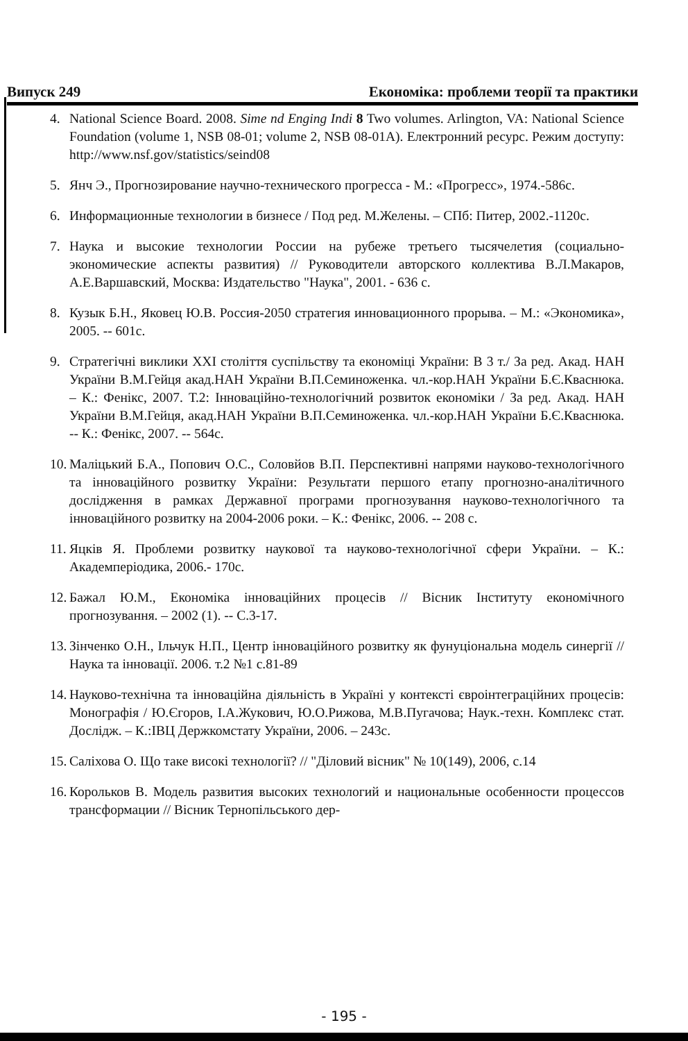Випуск 249 Економіка: проблеми теорії та практики
4. National Science Board. 2008. Sime nd Enging Indi 8 Two volumes. Arlington, VA: National Science Foundation (volume 1, NSB 08-01; volume 2, NSB 08-01A). Електронний ресурс. Режим доступу: http://www.nsf.gov/statistics/seind08
5. Янч Э., Прогнозирование научно-технического прогресса - М.: «Прогресс», 1974.-586с.
6. Информационные технологии в бизнесе / Под ред. М.Желены. – СПб: Питер, 2002.-1120с.
7. Наука и высокие технологии России на рубеже третьего тысячелетия (социально-экономические аспекты развития) // Руководители авторского коллектива В.Л.Макаров, А.Е.Варшавский, Москва: Издательство "Наука", 2001. - 636 с.
8. Кузык Б.Н., Яковец Ю.В. Россия-2050 стратегия инновационного прорыва. – М.: «Экономика», 2005. -- 601с.
9. Стратегічні виклики XXI століття суспільству та економіці України: В 3 т./ За ред. Акад. НАН України В.М.Гейця акад.НАН України В.П.Семиноженка. чл.-кор.НАН України Б.Є.Кваснюка. – К.: Фенікс, 2007. Т.2: Інноваційно-технологічний розвиток економіки / За ред. Акад. НАН України В.М.Гейця, акад.НАН України В.П.Семиноженка. чл.-кор.НАН України Б.Є.Кваснюка. -- К.: Фенікс, 2007. -- 564с.
10. Маліцький Б.А., Попович О.С., Соловйов В.П. Перспективні напрями науково-технологічного та інноваційного розвитку України: Результати першого етапу прогнозно-аналітичного дослідження в рамках Державної програми прогнозування науково-технологічного та інноваційного розвитку на 2004-2006 роки. – К.: Фенікс, 2006. -- 208 с.
11. Яцків Я. Проблеми розвитку наукової та науково-технологічної сфери України. – К.: Академперіодика, 2006.- 170с.
12. Бажал Ю.М., Економіка інноваційних процесів // Вісник Інституту економічного прогнозування. – 2002 (1). -- С.3-17.
13. Зінченко О.Н., Ільчук Н.П., Центр інноваційного розвитку як фунуціональна модель синергії // Наука та інновації. 2006. т.2 №1 с.81-89
14. Науково-технічна та інноваційна діяльність в Україні у контексті євроінтеграційних процесів: Монографія / Ю.Єгоров, І.А.Жукович, Ю.О.Рижова, М.В.Пугачова; Наук.-техн. Комплекс стат. Дослідж. – К.:ІВЦ Держкомстату України, 2006. – 243с.
15. Саліхова О. Що таке високі технології? // "Діловий вісник" № 10(149), 2006, с.14
16. Корольков В. Модель развития высоких технологий и национальные особенности процессов трансформации // Вісник Тернопільського дер-
- 195 -